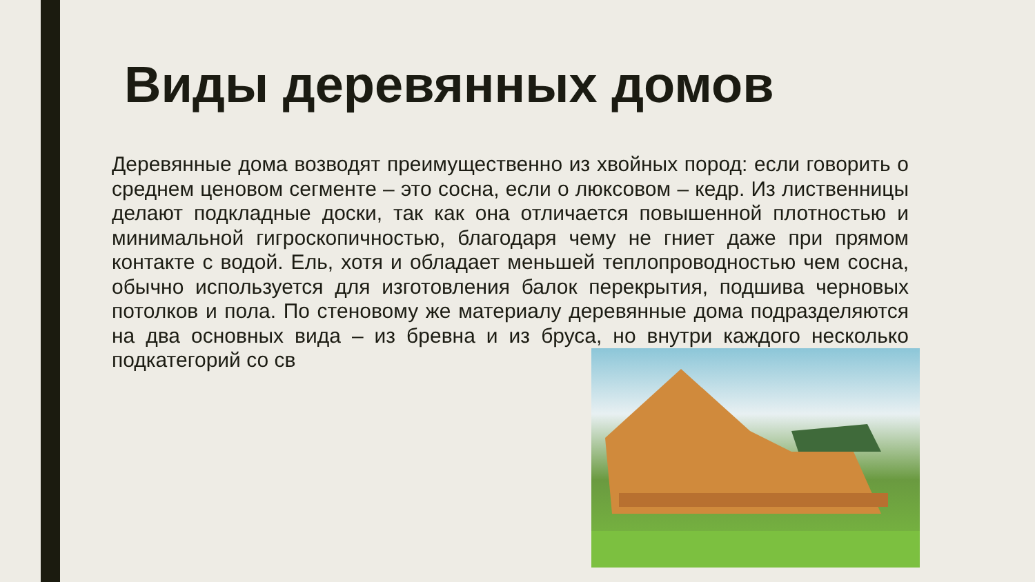Виды деревянных домов
Деревянные дома возводят преимущественно из хвойных пород: если говорить о среднем ценовом сегменте – это сосна, если о люксовом – кедр. Из лиственницы делают подкладные доски, так как она отличается повышенной плотностью и минимальной гигроскопичностью, благодаря чему не гниет даже при прямом контакте с водой. Ель, хотя и обладает меньшей теплопроводностью чем сосна, обычно используется для изготовления балок перекрытия, подшива черновых потолков и пола. По стеновому же материалу деревянные дома подразделяются на два основных вида – из бревна и из бруса, но внутри каждого несколько подкатегорий со св